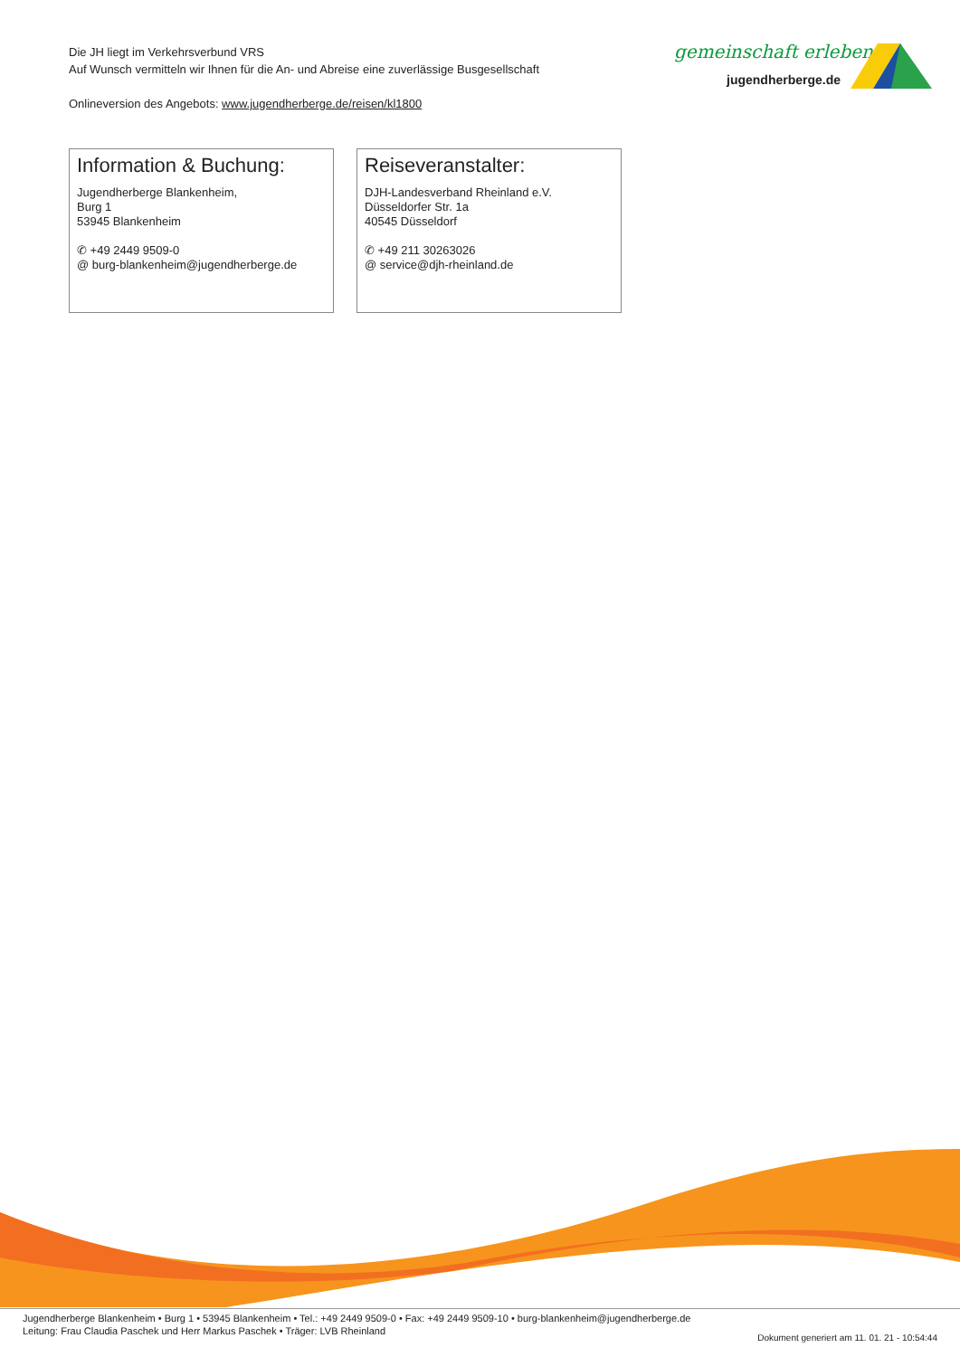Die JH liegt im Verkehrsverbund VRS
Auf Wunsch vermitteln wir Ihnen für die An- und Abreise eine zuverlässige Busgesellschaft
Onlineversion des Angebots: www.jugendherberge.de/reisen/kl1800
gemeinschaft erleben
jugendherberge.de
Information & Buchung:
Jugendherberge Blankenheim,
Burg 1
53945 Blankenheim
✆ +49 2449 9509-0
@ burg-blankenheim@jugendherberge.de
Reiseveranstalter:
DJH-Landesverband Rheinland e.V.
Düsseldorfer Str. 1a
40545 Düsseldorf
✆ +49 211 30263026
@ service@djh-rheinland.de
Jugendherberge Blankenheim • Burg 1 • 53945 Blankenheim • Tel.: +49 2449 9509-0 • Fax: +49 2449 9509-10 • burg-blankenheim@jugendherberge.de
Leitung: Frau Claudia Paschek und Herr Markus Paschek • Träger: LVB Rheinland
Dokument generiert am 11. 01. 21 - 10:54:44